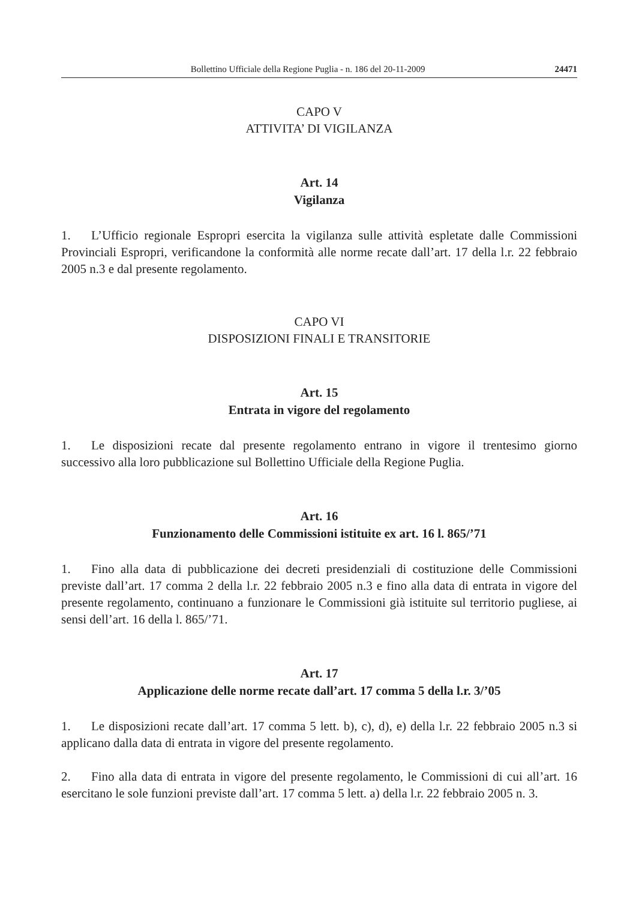Bollettino Ufficiale della Regione Puglia - n. 186 del 20-11-2009 24471
CAPO V
ATTIVITA’ DI VIGILANZA
Art. 14
Vigilanza
1. L’Ufficio regionale Espropri esercita la vigilanza sulle attività espletate dalle Commissioni Provinciali Espropri, verificandone la conformità alle norme recate dall’art. 17 della l.r. 22 febbraio 2005 n.3 e dal presente regolamento.
CAPO VI
DISPOSIZIONI FINALI E TRANSITORIE
Art. 15
Entrata in vigore del regolamento
1. Le disposizioni recate dal presente regolamento entrano in vigore il trentesimo giorno successivo alla loro pubblicazione sul Bollettino Ufficiale della Regione Puglia.
Art. 16
Funzionamento delle Commissioni istituite ex art. 16 l. 865/’71
1. Fino alla data di pubblicazione dei decreti presidenziali di costituzione delle Commissioni previste dall’art. 17 comma 2 della l.r. 22 febbraio 2005 n.3 e fino alla data di entrata in vigore del presente regolamento, continuano a funzionare le Commissioni già istituite sul territorio pugliese, ai sensi dell’art. 16 della l. 865/’71.
Art. 17
Applicazione delle norme recate dall’art. 17 comma 5 della l.r. 3/’05
1. Le disposizioni recate dall’art. 17 comma 5 lett. b), c), d), e) della l.r. 22 febbraio 2005 n.3 si applicano dalla data di entrata in vigore del presente regolamento.
2. Fino alla data di entrata in vigore del presente regolamento, le Commissioni di cui all’art. 16 esercitano le sole funzioni previste dall’art. 17 comma 5 lett. a) della l.r. 22 febbraio 2005 n. 3.